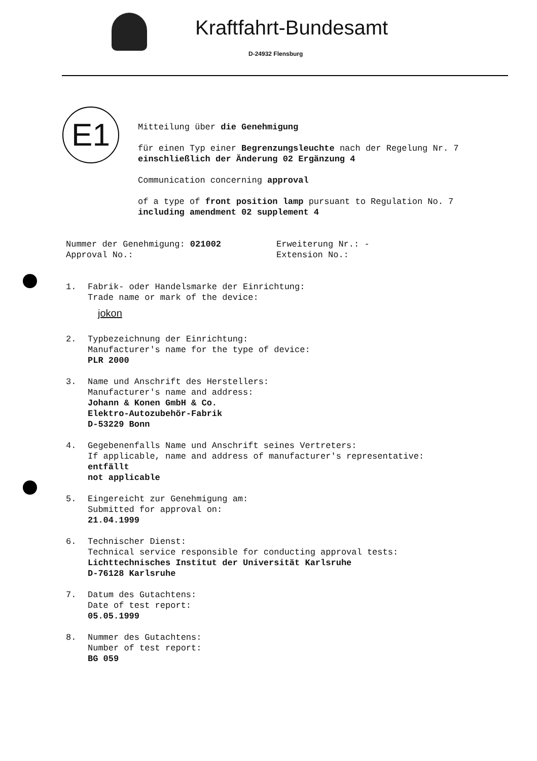Kraftfahrt-Bundesamt
D-24932 Flensburg
E1
Mitteilung über die Genehmigung
für einen Typ einer Begrenzungsleuchte nach der Regelung Nr. 7
einschließlich der Änderung 02 Ergänzung 4
Communication concerning approval
of a type of front position lamp pursuant to Regulation No. 7
including amendment 02 supplement 4
Nummer der Genehmigung: 021002
Approval No.:
Erweiterung Nr.: -
Extension No.:
1. Fabrik- oder Handelsmarke der Einrichtung:
Trade name or mark of the device:
jokon
2. Typbezeichnung der Einrichtung:
Manufacturer's name for the type of device:
PLR 2000
3. Name und Anschrift des Herstellers:
Manufacturer's name and address:
Johann & Konen GmbH & Co.
Elektro-Autozubehör-Fabrik
D-53229 Bonn
4. Gegebenenfalls Name und Anschrift seines Vertreters:
If applicable, name and address of manufacturer's representative:
entfällt
not applicable
5. Eingereicht zur Genehmigung am:
Submitted for approval on:
21.04.1999
6. Technischer Dienst:
Technical service responsible for conducting approval tests:
Lichttechnisches Institut der Universität Karlsruhe
D-76128 Karlsruhe
7. Datum des Gutachtens:
Date of test report:
05.05.1999
8. Nummer des Gutachtens:
Number of test report:
BG 059